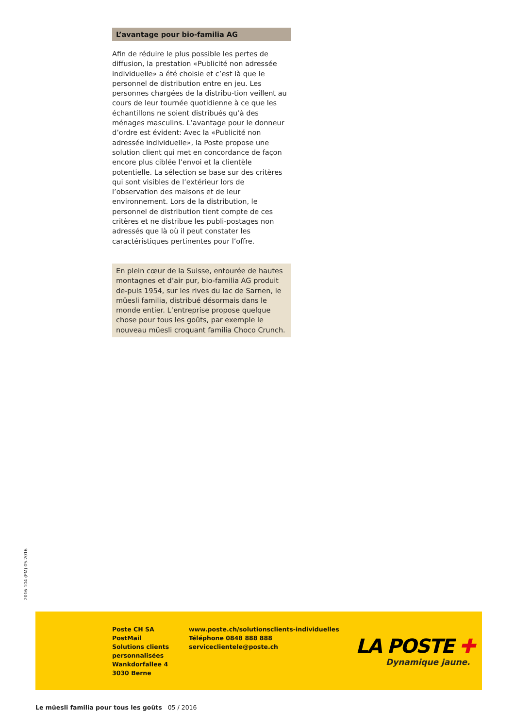L’avantage pour bio-familia AG
Afin de réduire le plus possible les pertes de diffusion, la prestation «Publicité non adressée individuelle» a été choisie et c’est là que le personnel de distribution entre en jeu. Les personnes chargées de la distribu-tion veillent au cours de leur tournée quotidienne à ce que les échantillons ne soient distribués qu’à des ménages masculins. L’avantage pour le donneur d’ordre est évident: Avec la «Publicité non adressée individuelle», la Poste propose une solution client qui met en concordance de façon encore plus ciblée l’envoi et la clientèle potentielle. La sélection se base sur des critères qui sont visibles de l’extérieur lors de l’observation des maisons et de leur environnement. Lors de la distribution, le personnel de distribution tient compte de ces critères et ne distribue les publi-postages non adressés que là où il peut constater les caractéristiques pertinentes pour l’offre.
En plein cœur de la Suisse, entourée de hautes montagnes et d’air pur, bio-familia AG produit de-puis 1954, sur les rives du lac de Sarnen, le müesli familia, distribué désormais dans le monde entier. L’entreprise propose quelque chose pour tous les goûts, par exemple le nouveau müesli croquant familia Choco Crunch.
2016-104 (PM) 05.2016
Poste CH SA
PostMail
Solutions clients
personnalisées
Wankdorfallee 4
3030 Berne
www.poste.ch/solutionsclients-individuelles
Téléphone 0848 888 888
serviceclientele@poste.ch
LA POSTE ✚
Dynamique jaune.
Le müesli familia pour tous les goûts 05 / 2016